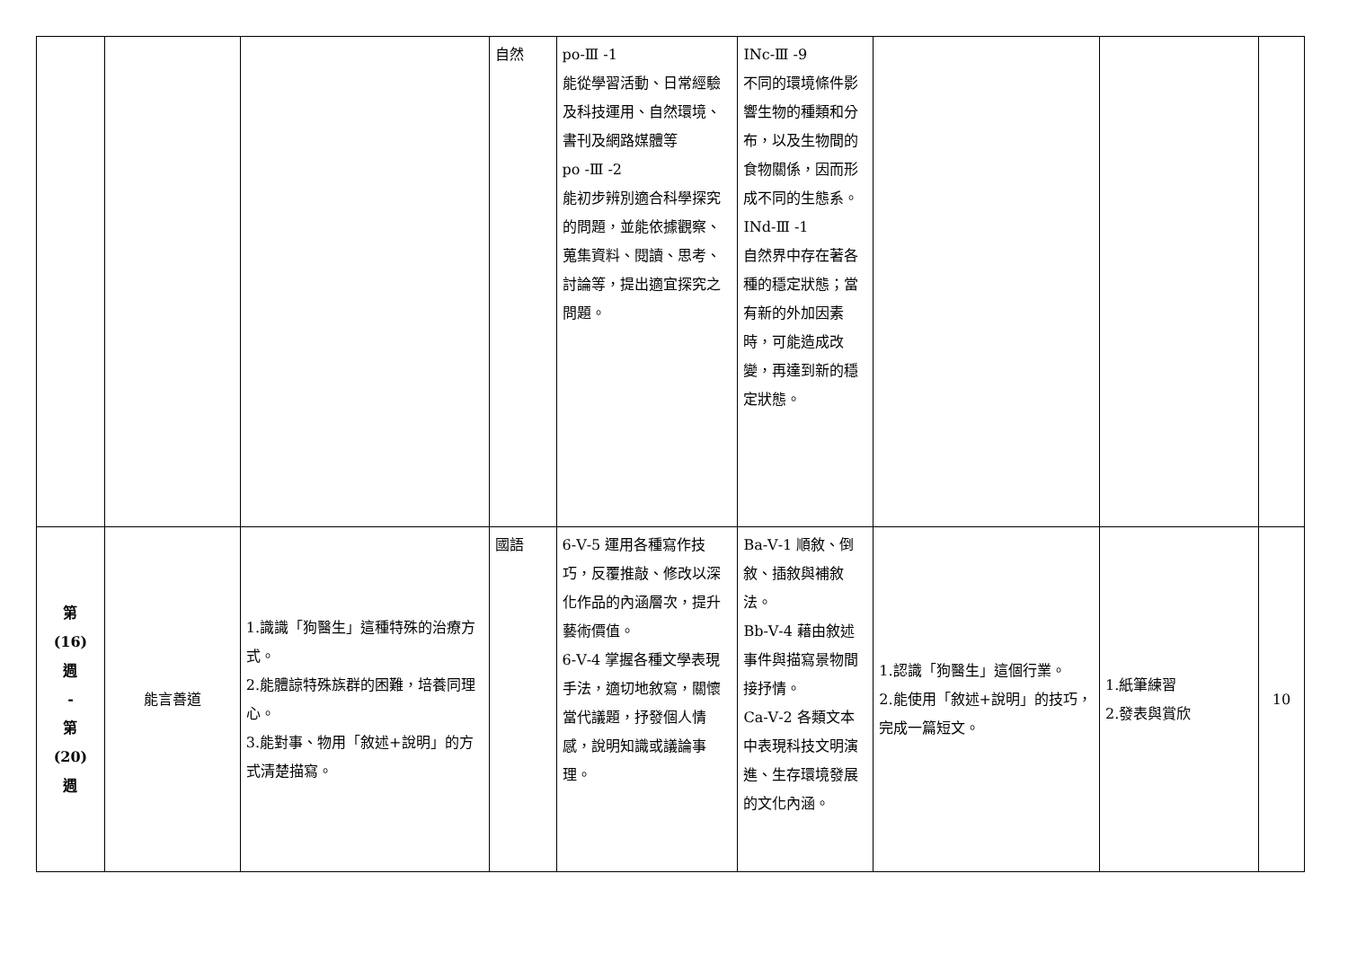| | | | 自然 | po-Ⅲ -1 能從學習活動、日常經驗及科技運用、自然環境、書刊及網路媒體等 po -Ⅲ -2 能初步辨別適合科學探究的問題，並能依據觀察、蒐集資料、閱讀、思考、討論等，提出適宜探究之問題。 | INc-Ⅲ -9 不同的環境條件影響生物的種類和分布，以及生物間的食物關係，因而形成不同的生態系。 INd-Ⅲ -1 自然界中存在著各種的穩定狀態；當有新的外加因素時，可能造成改變，再達到新的穩定狀態。 | | | |
| 第 (16) 週 - 第 (20) 週 | 能言善道 | 1.識識「狗醫生」這種特殊的治療方式。 2.能體諒特殊族群的困難，培養同理心。 3.能對事、物用「敘述+說明」的方式清楚描寫。 | 國語 | 6-Ⅴ-5 運用各種寫作技巧，反覆推敲、修改以深化作品的內涵層次，提升藝術價值。 6-Ⅴ-4 掌握各種文學表現手法，適切地敘寫，關懷當代議題，抒發個人情感，說明知識或議論事理。 | Ba-Ⅴ-1 順敘、倒敘、插敘與補敘法。 Bb-Ⅴ-4 藉由敘述事件與描寫景物間接抒情。 Ca-Ⅴ-2 各類文本中表現科技文明演進、生存環境發展的文化內涵。 | 1.認識「狗醫生」這個行業。 2.能使用「敘述+說明」的技巧，完成一篇短文。 | 1.紙筆練習 2.發表與賞欣 | 10 |